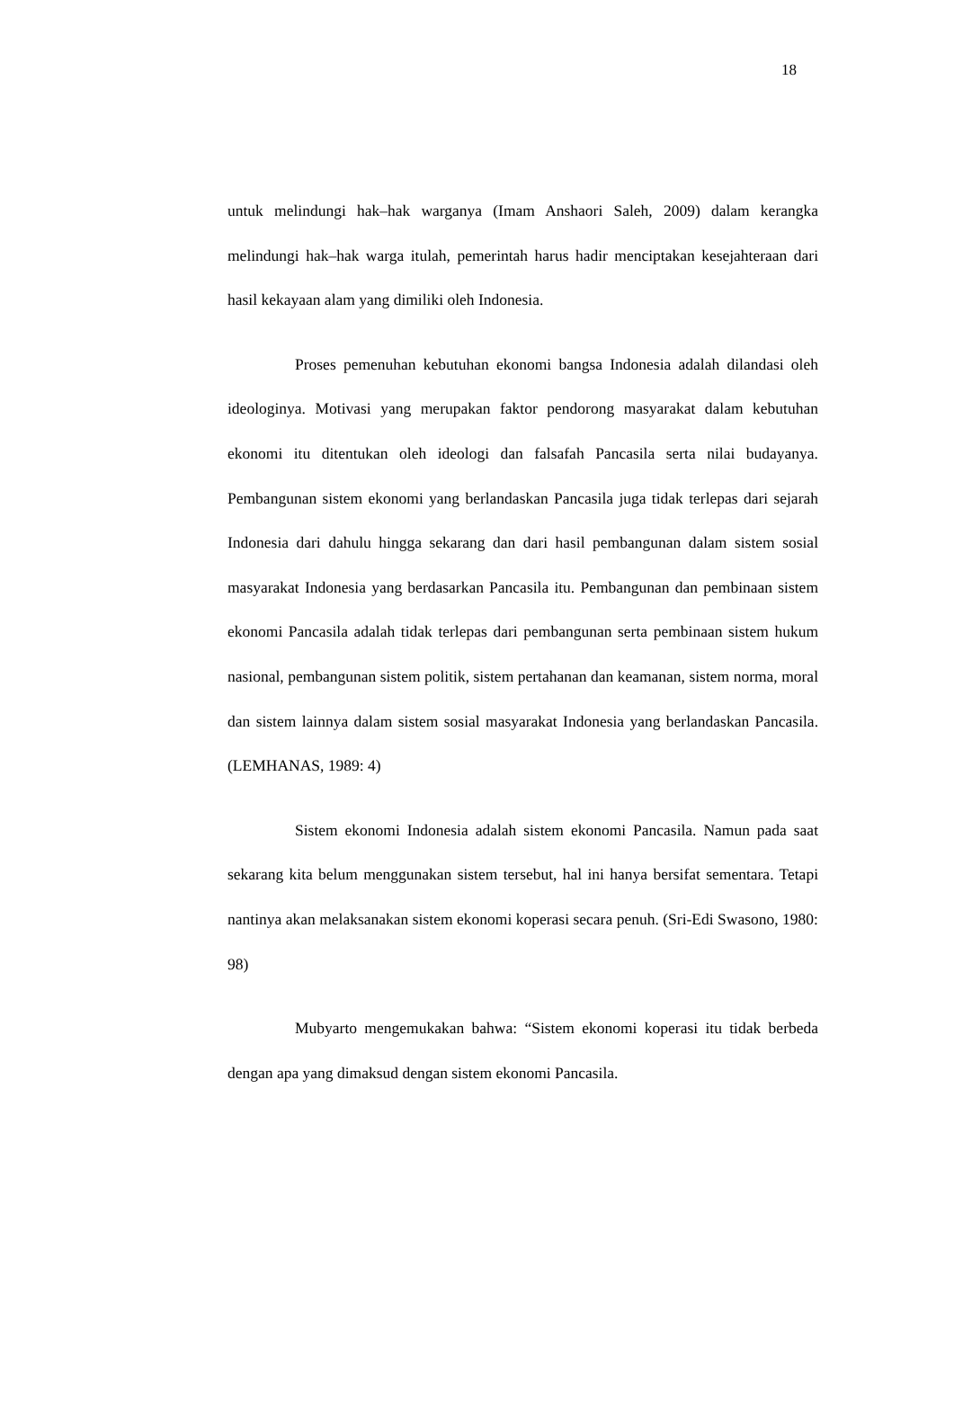18
untuk melindungi hak–hak warganya (Imam Anshaori Saleh, 2009) dalam kerangka melindungi hak–hak warga itulah, pemerintah harus hadir menciptakan kesejahteraan dari hasil kekayaan alam yang dimiliki oleh Indonesia.
Proses pemenuhan kebutuhan ekonomi bangsa Indonesia adalah dilandasi oleh ideologinya. Motivasi yang merupakan faktor pendorong masyarakat dalam kebutuhan ekonomi itu ditentukan oleh ideologi dan falsafah Pancasila serta nilai budayanya. Pembangunan sistem ekonomi yang berlandaskan Pancasila juga tidak terlepas dari sejarah Indonesia dari dahulu hingga sekarang dan dari hasil pembangunan dalam sistem sosial masyarakat Indonesia yang berdasarkan Pancasila itu. Pembangunan dan pembinaan sistem ekonomi Pancasila adalah tidak terlepas dari pembangunan serta pembinaan sistem hukum nasional, pembangunan sistem politik, sistem pertahanan dan keamanan, sistem norma, moral dan sistem lainnya dalam sistem sosial masyarakat Indonesia yang berlandaskan Pancasila. (LEMHANAS, 1989: 4)
Sistem ekonomi Indonesia adalah sistem ekonomi Pancasila. Namun pada saat sekarang kita belum menggunakan sistem tersebut, hal ini hanya bersifat sementara. Tetapi nantinya akan melaksanakan sistem ekonomi koperasi secara penuh. (Sri-Edi Swasono, 1980: 98)
Mubyarto mengemukakan bahwa: “Sistem ekonomi koperasi itu tidak berbeda dengan apa yang dimaksud dengan sistem ekonomi Pancasila.